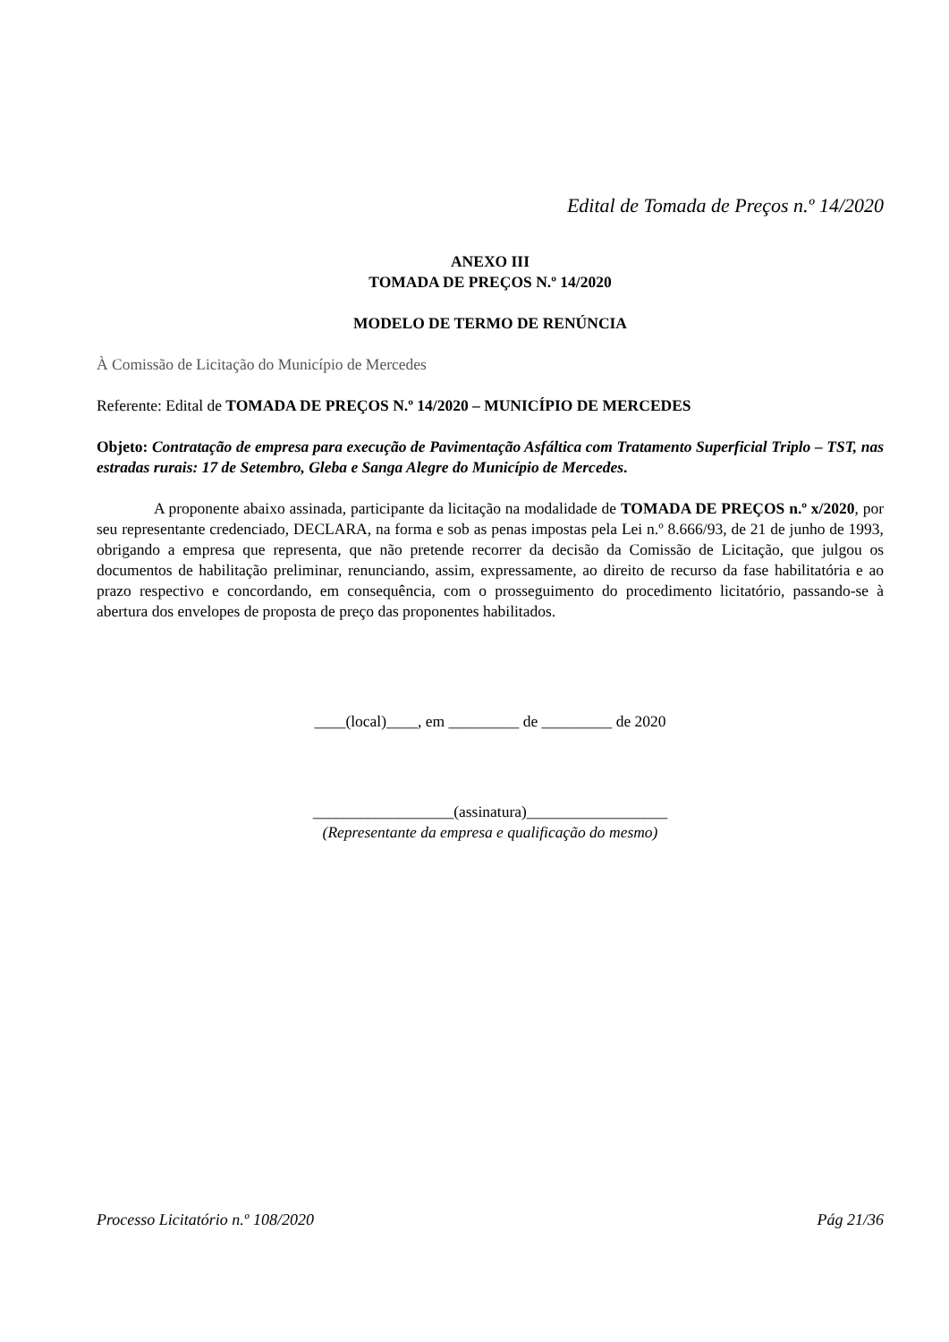Edital de Tomada de Preços n.º 14/2020
ANEXO III
TOMADA DE PREÇOS N.º 14/2020
MODELO DE TERMO DE RENÚNCIA
À Comissão de Licitação do Município de Mercedes
Referente: Edital de TOMADA DE PREÇOS N.º 14/2020 – MUNICÍPIO DE MERCEDES
Objeto: Contratação de empresa para execução de Pavimentação Asfáltica com Tratamento Superficial Triplo – TST, nas estradas rurais: 17 de Setembro, Gleba e Sanga Alegre do Município de Mercedes.
A proponente abaixo assinada, participante da licitação na modalidade de TOMADA DE PREÇOS n.º x/2020, por seu representante credenciado, DECLARA, na forma e sob as penas impostas pela Lei n.º 8.666/93, de 21 de junho de 1993, obrigando a empresa que representa, que não pretende recorrer da decisão da Comissão de Licitação, que julgou os documentos de habilitação preliminar, renunciando, assim, expressamente, ao direito de recurso da fase habilitatória e ao prazo respectivo e concordando, em consequência, com o prosseguimento do procedimento licitatório, passando-se à abertura dos envelopes de proposta de preço das proponentes habilitados.
____(local)____, em _________ de _________ de 2020
__________________(assinatura)__________________
(Representante da empresa e qualificação do mesmo)
Processo Licitatório n.º 108/2020 Pág 21/36